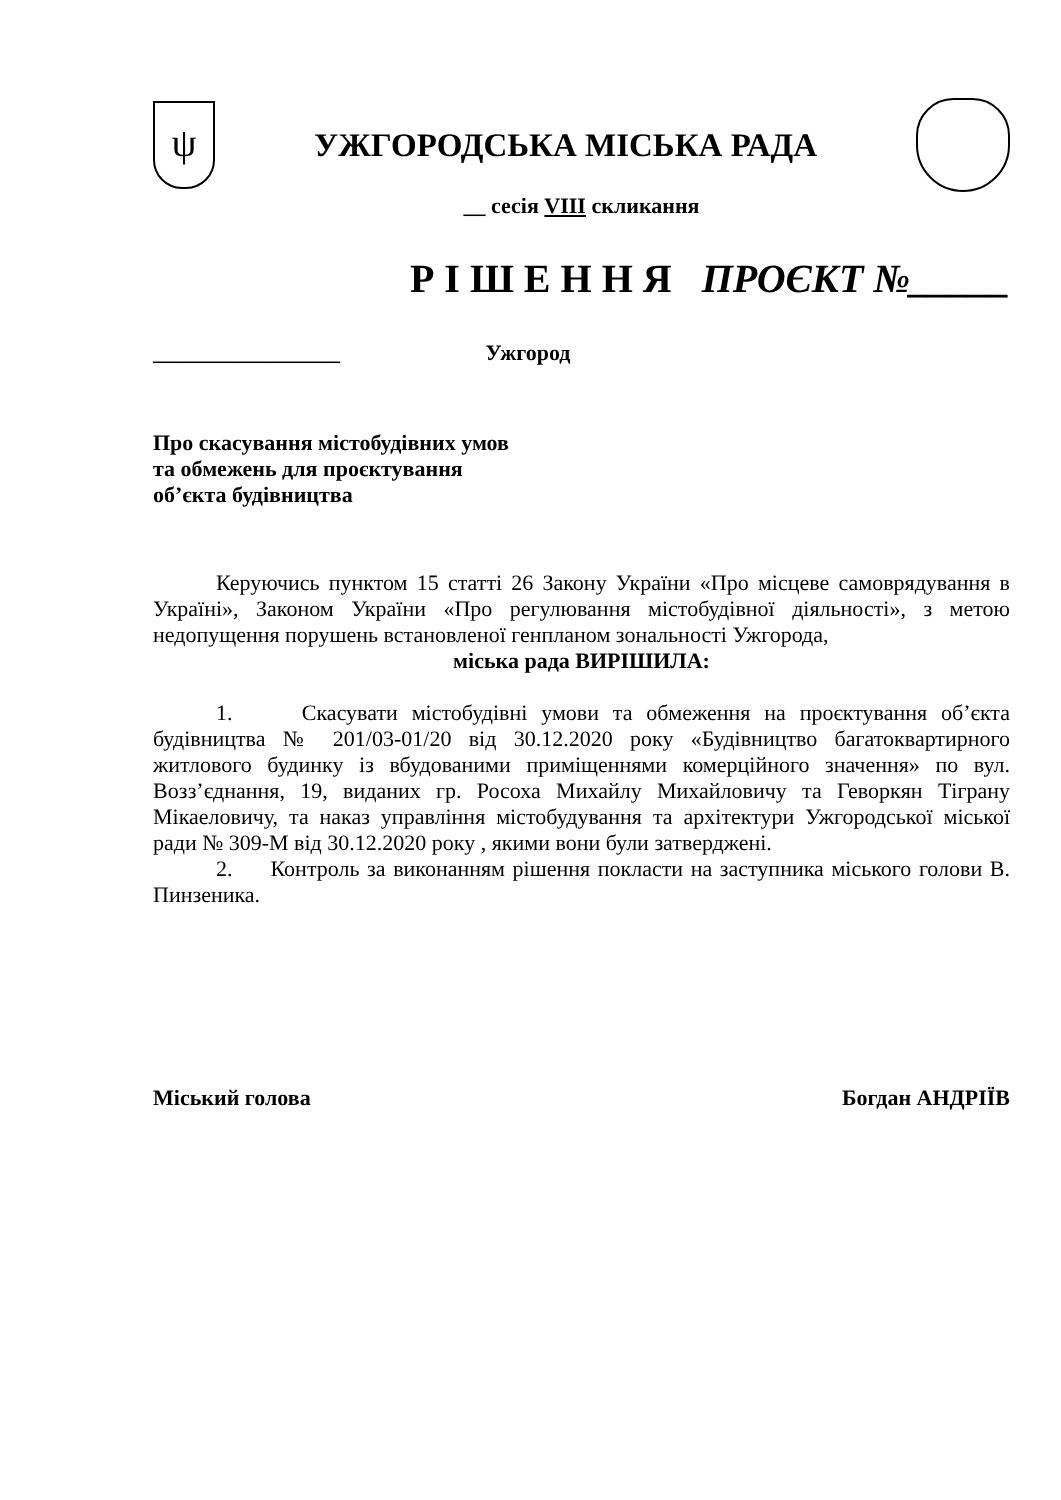ψ
УЖГОРОДСЬКА МІСЬКА РАДА
__ сесія VIII скликання
Р І Ш Е Н Н Я ПРОЄКТ №_____
_________________ Ужгород
Про скасування містобудівних умов
та обмежень для проєктування
об’єкта будівництва
Керуючись пунктом 15 статті 26 Закону України «Про місцеве самоврядування в Україні», Законом України «Про регулювання містобудівної діяльності», з метою недопущення порушень встановленої генпланом зональності Ужгорода,
міська рада ВИРІШИЛА:
1. Скасувати містобудівні умови та обмеження на проєктування об’єкта будівництва № 201/03-01/20 від 30.12.2020 року «Будівництво багатоквартирного житлового будинку із вбудованими приміщеннями комерційного значення» по вул. Возз’єднання, 19, виданих гр. Росоха Михайлу Михайловичу та Геворкян Тіграну Мікаеловичу, та наказ управління містобудування та архітектури Ужгородської міської ради № 309-М від 30.12.2020 року , якими вони були затверджені.
2. Контроль за виконанням рішення покласти на заступника міського голови В. Пинзеника.
Міський голова Богдан АНДРІЇВ